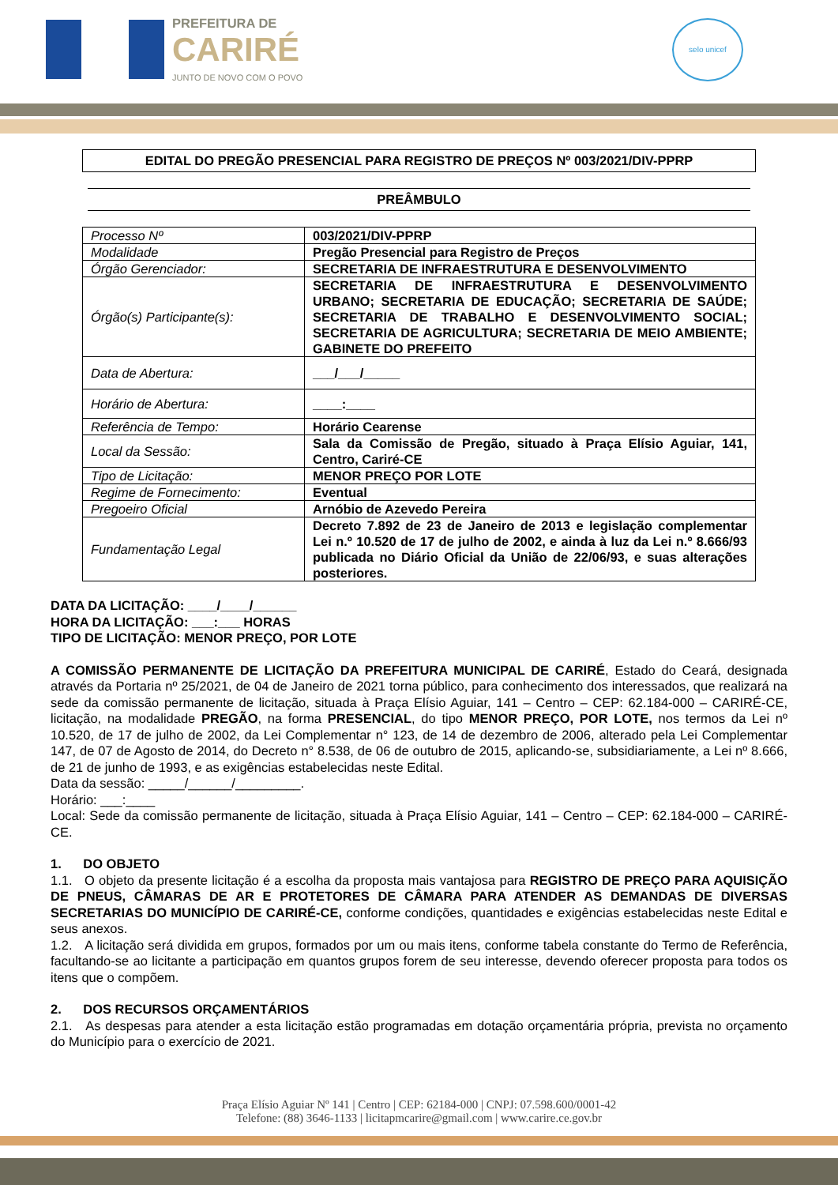PREFEITURA DE
CARIRÉ
JUNTO DE NOVO COM O POVO
selo unicef
EDITAL DO PREGÃO PRESENCIAL PARA REGISTRO DE PREÇOS Nº 003/2021/DIV-PPRP
PREÂMBULO
| Processo Nº | 003/2021/DIV-PPRP |
| Modalidade | Pregão Presencial para Registro de Preços |
| Órgão Gerenciador: | SECRETARIA DE INFRAESTRUTURA E DESENVOLVIMENTO |
| Órgão(s) Participante(s): | SECRETARIA DE INFRAESTRUTURA E DESENVOLVIMENTO URBANO; SECRETARIA DE EDUCAÇÃO; SECRETARIA DE SAÚDE; SECRETARIA DE TRABALHO E DESENVOLVIMENTO SOCIAL; SECRETARIA DE AGRICULTURA; SECRETARIA DE MEIO AMBIENTE; GABINETE DO PREFEITO |
| Data de Abertura: | ___/___/_____ |
| Horário de Abertura: | ____:____ |
| Referência de Tempo: | Horário Cearense |
| Local da Sessão: | Sala da Comissão de Pregão, situado à Praça Elísio Aguiar, 141, Centro, Cariré-CE |
| Tipo de Licitação: | MENOR PREÇO POR LOTE |
| Regime de Fornecimento: | Eventual |
| Pregoeiro Oficial | Arnóbio de Azevedo Pereira |
| Fundamentação Legal | Decreto 7.892 de 23 de Janeiro de 2013 e legislação complementar Lei n.º 10.520 de 17 de julho de 2002, e ainda à luz da Lei n.º 8.666/93 publicada no Diário Oficial da União de 22/06/93, e suas alterações posteriores. |
DATA DA LICITAÇÃO: ____/____/______
HORA DA LICITAÇÃO: ___:___ HORAS
TIPO DE LICITAÇÃO: MENOR PREÇO, POR LOTE
A COMISSÃO PERMANENTE DE LICITAÇÃO DA PREFEITURA MUNICIPAL DE CARIRÉ, Estado do Ceará, designada através da Portaria nº 25/2021, de 04 de Janeiro de 2021 torna público, para conhecimento dos interessados, que realizará na sede da comissão permanente de licitação, situada à Praça Elísio Aguiar, 141 – Centro – CEP: 62.184-000 – CARIRÉ-CE, licitação, na modalidade PREGÃO, na forma PRESENCIAL, do tipo MENOR PREÇO, POR LOTE, nos termos da Lei nº 10.520, de 17 de julho de 2002, da Lei Complementar n° 123, de 14 de dezembro de 2006, alterado pela Lei Complementar 147, de 07 de Agosto de 2014, do Decreto n° 8.538, de 06 de outubro de 2015, aplicando-se, subsidiariamente, a Lei nº 8.666, de 21 de junho de 1993, e as exigências estabelecidas neste Edital.
Data da sessão: _____/______/_________.
Horário: ___:____
Local: Sede da comissão permanente de licitação, situada à Praça Elísio Aguiar, 141 – Centro – CEP: 62.184-000 – CARIRÉ-CE.
1. DO OBJETO
1.1. O objeto da presente licitação é a escolha da proposta mais vantajosa para REGISTRO DE PREÇO PARA AQUISIÇÃO DE PNEUS, CÂMARAS DE AR E PROTETORES DE CÂMARA PARA ATENDER AS DEMANDAS DE DIVERSAS SECRETARIAS DO MUNICÍPIO DE CARIRÉ-CE, conforme condições, quantidades e exigências estabelecidas neste Edital e seus anexos.
1.2. A licitação será dividida em grupos, formados por um ou mais itens, conforme tabela constante do Termo de Referência, facultando-se ao licitante a participação em quantos grupos forem de seu interesse, devendo oferecer proposta para todos os itens que o compõem.
2. DOS RECURSOS ORÇAMENTÁRIOS
2.1. As despesas para atender a esta licitação estão programadas em dotação orçamentária própria, prevista no orçamento do Município para o exercício de 2021.
Praça Elísio Aguiar Nº 141 | Centro | CEP: 62184-000 | CNPJ: 07.598.600/0001-42
Telefone: (88) 3646-1133 | licitapmcarire@gmail.com | www.carire.ce.gov.br